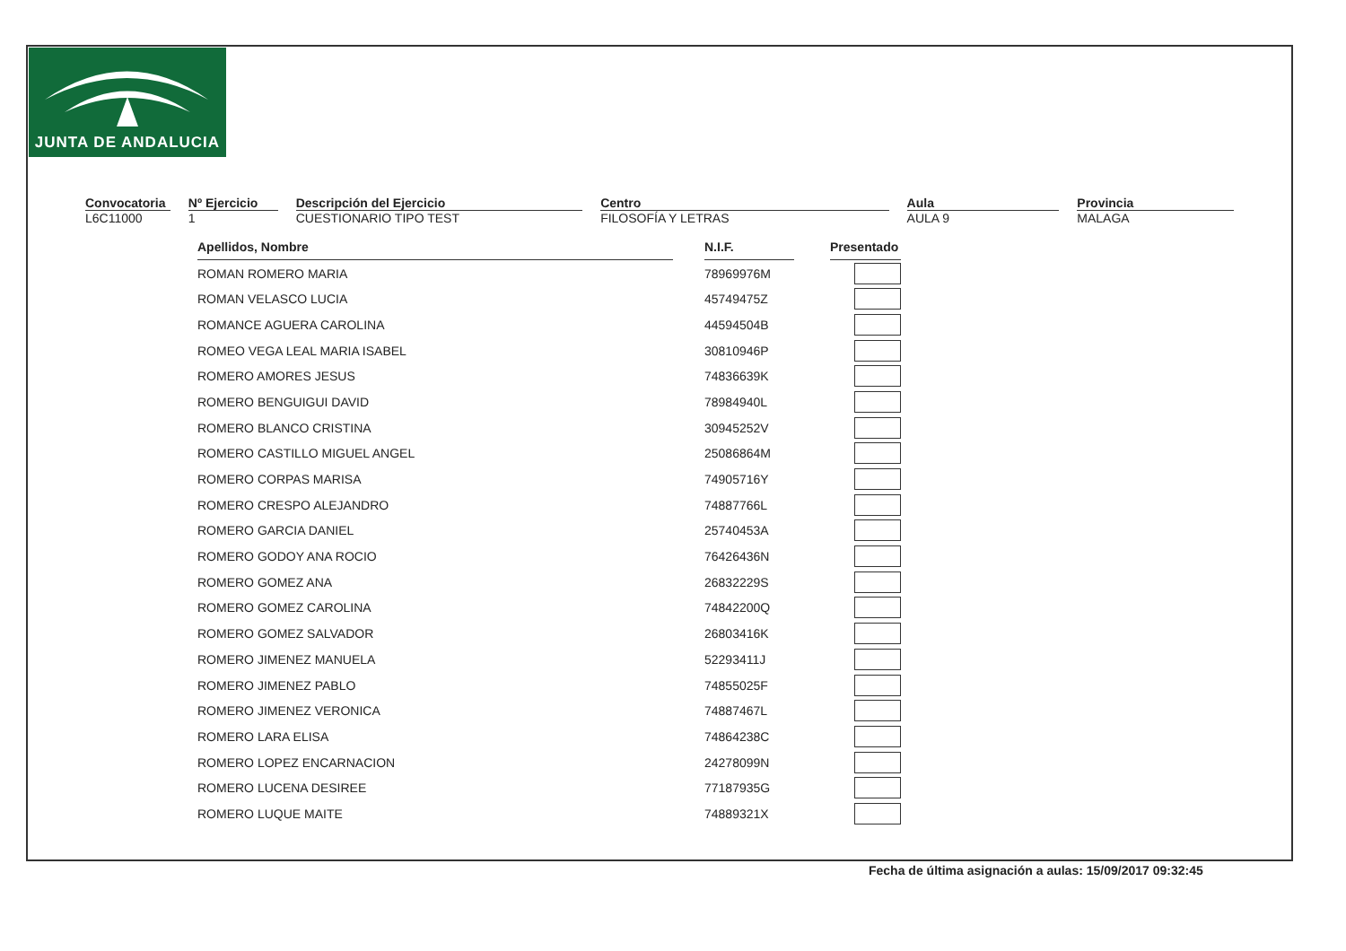JUNTA DE ANDALUCIA
Convocatoria
L6C11000
Nº Ejercicio
1
Descripción del Ejercicio
CUESTIONARIO TIPO TEST
Centro
FILOSOFÍA Y LETRAS
Aula
AULA 9
Provincia
MALAGA
| Apellidos, Nombre | | N.I.F. | | Presentado |
| ROMAN ROMERO MARIA | | 78969976M | | |
| ROMAN VELASCO LUCIA | | 45749475Z | | |
| ROMANCE AGUERA CAROLINA | | 44594504B | | |
| ROMEO VEGA LEAL MARIA ISABEL | | 30810946P | | |
| ROMERO AMORES JESUS | | 74836639K | | |
| ROMERO BENGUIGUI DAVID | | 78984940L | | |
| ROMERO BLANCO CRISTINA | | 30945252V | | |
| ROMERO CASTILLO MIGUEL ANGEL | | 25086864M | | |
| ROMERO CORPAS MARISA | | 74905716Y | | |
| ROMERO CRESPO ALEJANDRO | | 74887766L | | |
| ROMERO GARCIA DANIEL | | 25740453A | | |
| ROMERO GODOY ANA ROCIO | | 76426436N | | |
| ROMERO GOMEZ ANA | | 26832229S | | |
| ROMERO GOMEZ CAROLINA | | 74842200Q | | |
| ROMERO GOMEZ SALVADOR | | 26803416K | | |
| ROMERO JIMENEZ MANUELA | | 52293411J | | |
| ROMERO JIMENEZ PABLO | | 74855025F | | |
| ROMERO JIMENEZ VERONICA | | 74887467L | | |
| ROMERO LARA ELISA | | 74864238C | | |
| ROMERO LOPEZ ENCARNACION | | 24278099N | | |
| ROMERO LUCENA DESIREE | | 77187935G | | |
| ROMERO LUQUE MAITE | | 74889321X | | |
Fecha de última asignación a aulas: 15/09/2017 09:32:45